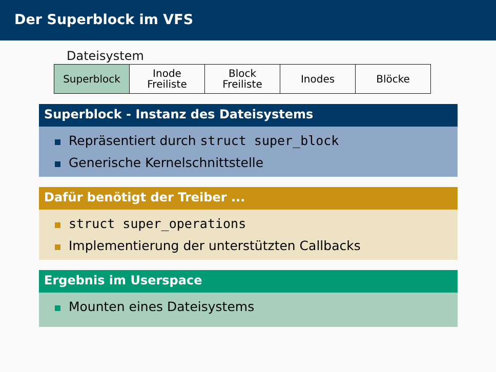Der Superblock im VFS
Dateisystem
| Superblock | Inode Freiliste | Block Freiliste | Inodes | Blöcke |
Superblock - Instanz des Dateisystems
Repräsentiert durch struct super_block
Generische Kernelschnittstelle
Dafür benötigt der Treiber ...
struct super_operations
Implementierung der unterstützten Callbacks
Ergebnis im Userspace
Mounten eines Dateisystems